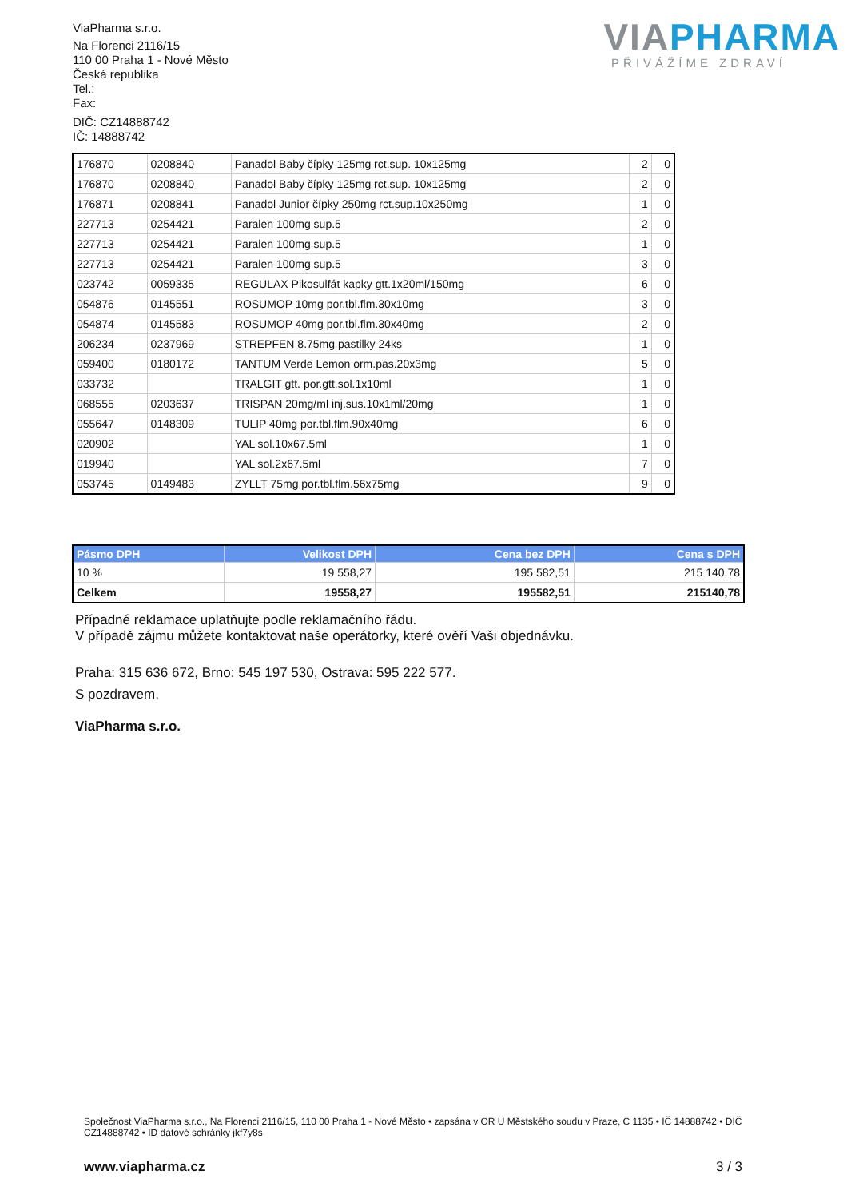ViaPharma s.r.o.
Na Florenci 2116/15
110 00 Praha 1 - Nové Město
Česká republika
Tel.:
Fax:
DIČ: CZ14888742
IČ: 14888742
VIAPHARMA
PŘIVÁŽÍME ZDRAVÍ
| 176870 | 0208840 | Panadol Baby čípky 125mg rct.sup. 10x125mg | 2 | 0 |
| 176870 | 0208840 | Panadol Baby čípky 125mg rct.sup. 10x125mg | 2 | 0 |
| 176871 | 0208841 | Panadol Junior čípky 250mg rct.sup.10x250mg | 1 | 0 |
| 227713 | 0254421 | Paralen 100mg sup.5 | 2 | 0 |
| 227713 | 0254421 | Paralen 100mg sup.5 | 1 | 0 |
| 227713 | 0254421 | Paralen 100mg sup.5 | 3 | 0 |
| 023742 | 0059335 | REGULAX Pikosulfát kapky gtt.1x20ml/150mg | 6 | 0 |
| 054876 | 0145551 | ROSUMOP 10mg por.tbl.flm.30x10mg | 3 | 0 |
| 054874 | 0145583 | ROSUMOP 40mg por.tbl.flm.30x40mg | 2 | 0 |
| 206234 | 0237969 | STREPFEN 8.75mg pastilky 24ks | 1 | 0 |
| 059400 | 0180172 | TANTUM Verde Lemon orm.pas.20x3mg | 5 | 0 |
| 033732 | | TRALGIT gtt. por.gtt.sol.1x10ml | 1 | 0 |
| 068555 | 0203637 | TRISPAN 20mg/ml inj.sus.10x1ml/20mg | 1 | 0 |
| 055647 | 0148309 | TULIP 40mg por.tbl.flm.90x40mg | 6 | 0 |
| 020902 | | YAL sol.10x67.5ml | 1 | 0 |
| 019940 | | YAL sol.2x67.5ml | 7 | 0 |
| 053745 | 0149483 | ZYLLT 75mg por.tbl.flm.56x75mg | 9 | 0 |
| Pásmo DPH | Velikost DPH | Cena bez DPH | Cena s DPH |
| --- | --- | --- | --- |
| 10 % | 19 558,27 | 195 582,51 | 215 140,78 |
| Celkem | 19558,27 | 195582,51 | 215140,78 |
Případné reklamace uplatňujte podle reklamačního řádu.
V případě zájmu můžete kontaktovat naše operátorky, které ověří Vaši objednávku.
Praha: 315 636 672, Brno: 545 197 530, Ostrava: 595 222 577.
S pozdravem,
ViaPharma s.r.o.
Společnost ViaPharma s.r.o., Na Florenci 2116/15, 110 00 Praha 1 - Nové Město • zapsána v OR U Městského soudu v Praze, C 1135 • IČ 14888742 • DIČ CZ14888742 • ID datové schránky jkf7y8s
www.viapharma.cz 3 / 3